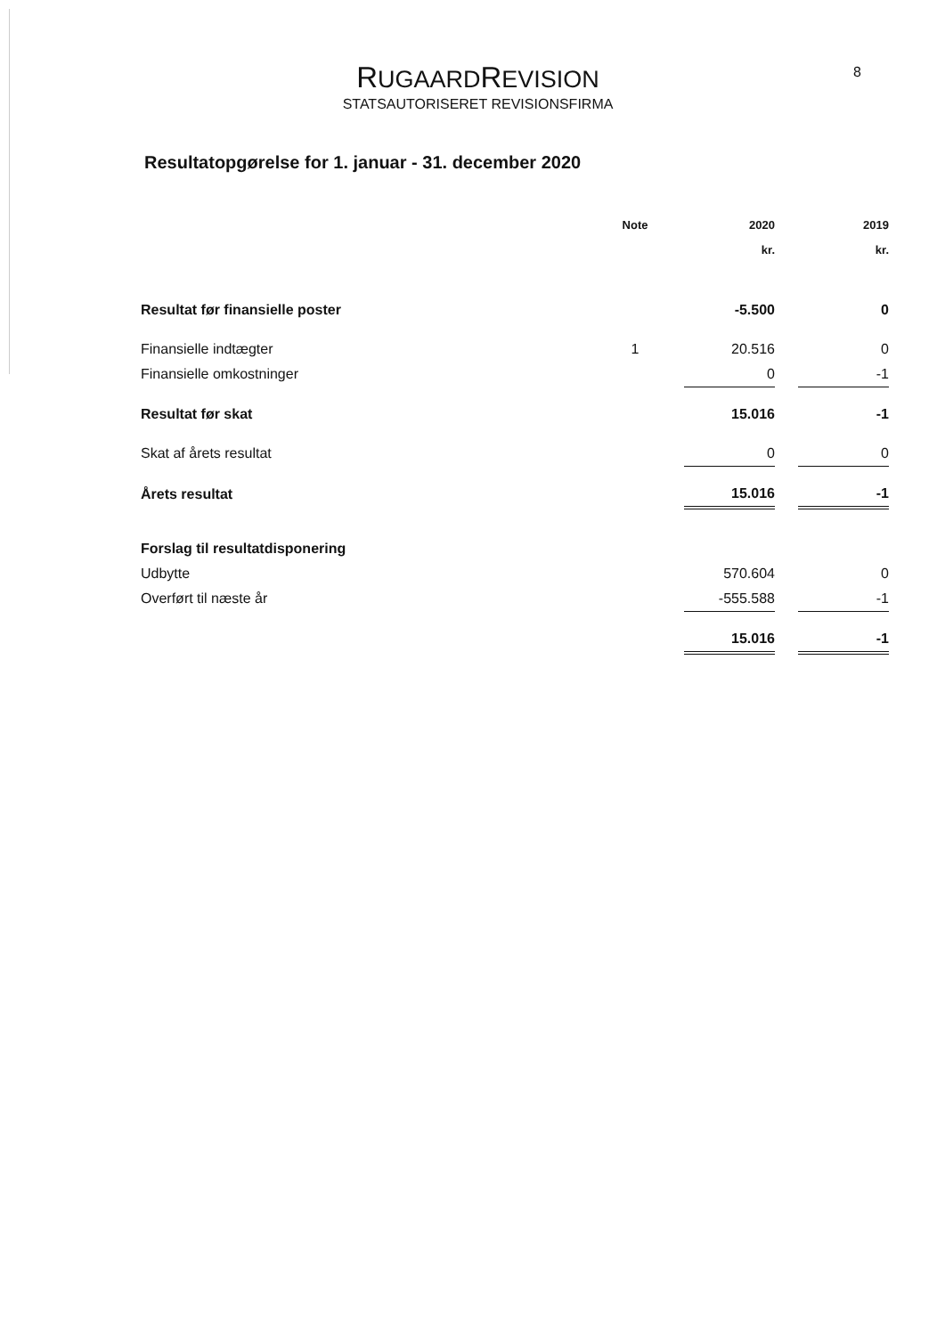RUGAARDREVISION
STATSAUTORISERET REVISIONSFIRMA
8
Resultatopgørelse for 1. januar - 31. december 2020
| | Note | 2020 | | 2019 |
| --- | --- | --- | --- | --- |
| | | kr. | | kr. |
| Resultat før finansielle poster | | -5.500 | | 0 |
| Finansielle indtægter | 1 | 20.516 | | 0 |
| Finansielle omkostninger | | 0 | | -1 |
| Resultat før skat | | 15.016 | | -1 |
| Skat af årets resultat | | 0 | | 0 |
| Årets resultat | | 15.016 | | -1 |
| Forslag til resultatdisponering | | | | |
| Udbytte | | 570.604 | | 0 |
| Overført til næste år | | -555.588 | | -1 |
| | | 15.016 | | -1 |